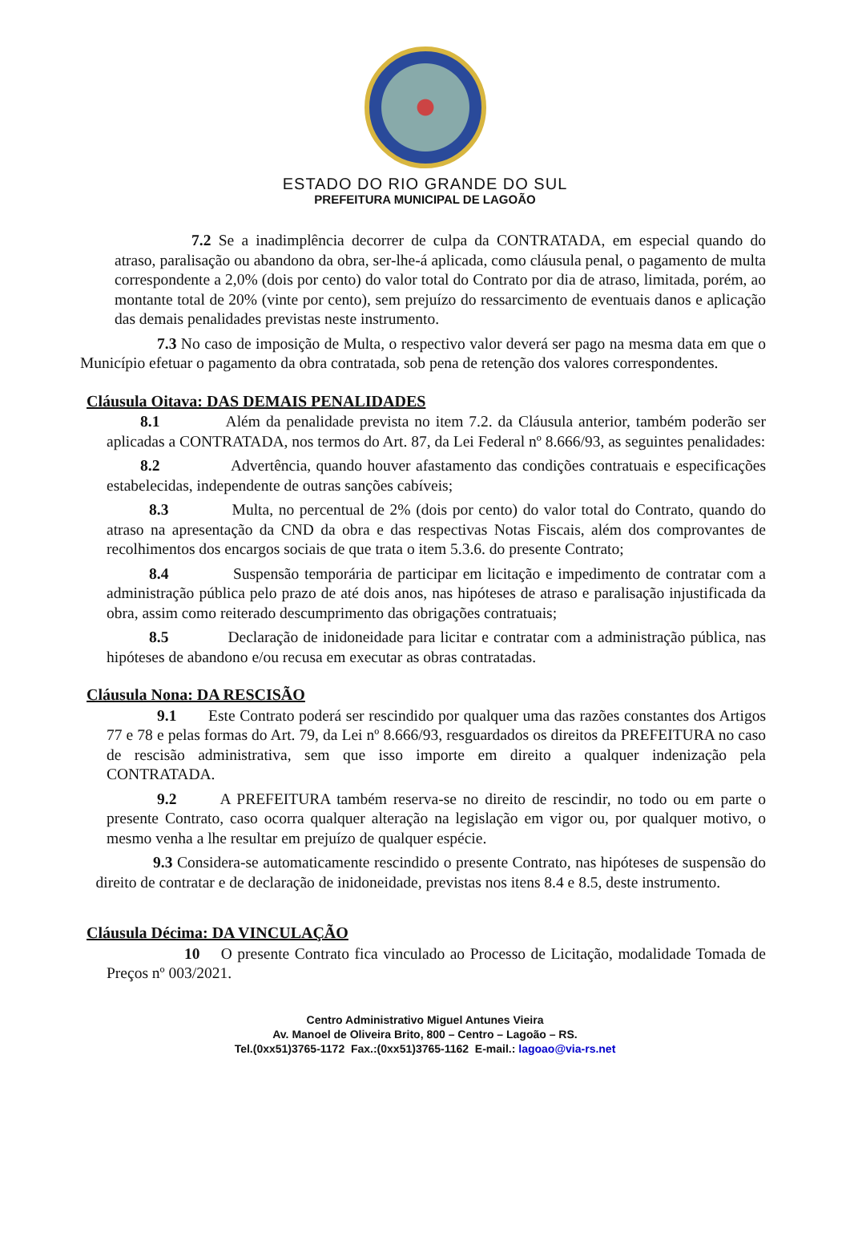ESTADO DO RIO GRANDE DO SUL
PREFEITURA MUNICIPAL DE LAGOÃO
7.2 Se a inadimplência decorrer de culpa da CONTRATADA, em especial quando do atraso, paralisação ou abandono da obra, ser-lhe-á aplicada, como cláusula penal, o pagamento de multa correspondente a 2,0% (dois por cento) do valor total do Contrato por dia de atraso, limitada, porém, ao montante total de 20% (vinte por cento), sem prejuízo do ressarcimento de eventuais danos e aplicação das demais penalidades previstas neste instrumento.
7.3 No caso de imposição de Multa, o respectivo valor deverá ser pago na mesma data em que o Município efetuar o pagamento da obra contratada, sob pena de retenção dos valores correspondentes.
Cláusula Oitava: DAS DEMAIS PENALIDADES
8.1 Além da penalidade prevista no item 7.2. da Cláusula anterior, também poderão ser aplicadas a CONTRATADA, nos termos do Art. 87, da Lei Federal nº 8.666/93, as seguintes penalidades:
8.2 Advertência, quando houver afastamento das condições contratuais e especificações estabelecidas, independente de outras sanções cabíveis;
8.3 Multa, no percentual de 2% (dois por cento) do valor total do Contrato, quando do atraso na apresentação da CND da obra e das respectivas Notas Fiscais, além dos comprovantes de recolhimentos dos encargos sociais de que trata o item 5.3.6. do presente Contrato;
8.4 Suspensão temporária de participar em licitação e impedimento de contratar com a administração pública pelo prazo de até dois anos, nas hipóteses de atraso e paralisação injustificada da obra, assim como reiterado descumprimento das obrigações contratuais;
8.5 Declaração de inidoneidade para licitar e contratar com a administração pública, nas hipóteses de abandono e/ou recusa em executar as obras contratadas.
Cláusula Nona: DA RESCISÃO
9.1 Este Contrato poderá ser rescindido por qualquer uma das razões constantes dos Artigos 77 e 78 e pelas formas do Art. 79, da Lei nº 8.666/93, resguardados os direitos da PREFEITURA no caso de rescisão administrativa, sem que isso importe em direito a qualquer indenização pela CONTRATADA.
9.2 A PREFEITURA também reserva-se no direito de rescindir, no todo ou em parte o presente Contrato, caso ocorra qualquer alteração na legislação em vigor ou, por qualquer motivo, o mesmo venha a lhe resultar em prejuízo de qualquer espécie.
9.3 Considera-se automaticamente rescindido o presente Contrato, nas hipóteses de suspensão do direito de contratar e de declaração de inidoneidade, previstas nos itens 8.4 e 8.5, deste instrumento.
Cláusula Décima: DA VINCULAÇÃO
10 O presente Contrato fica vinculado ao Processo de Licitação, modalidade Tomada de Preços nº 003/2021.
Centro Administrativo Miguel Antunes Vieira
Av. Manoel de Oliveira Brito, 800 – Centro – Lagoão – RS.
Tel.(0xx51)3765-1172 Fax.:(0xx51)3765-1162 E-mail.: lagoao@via-rs.net